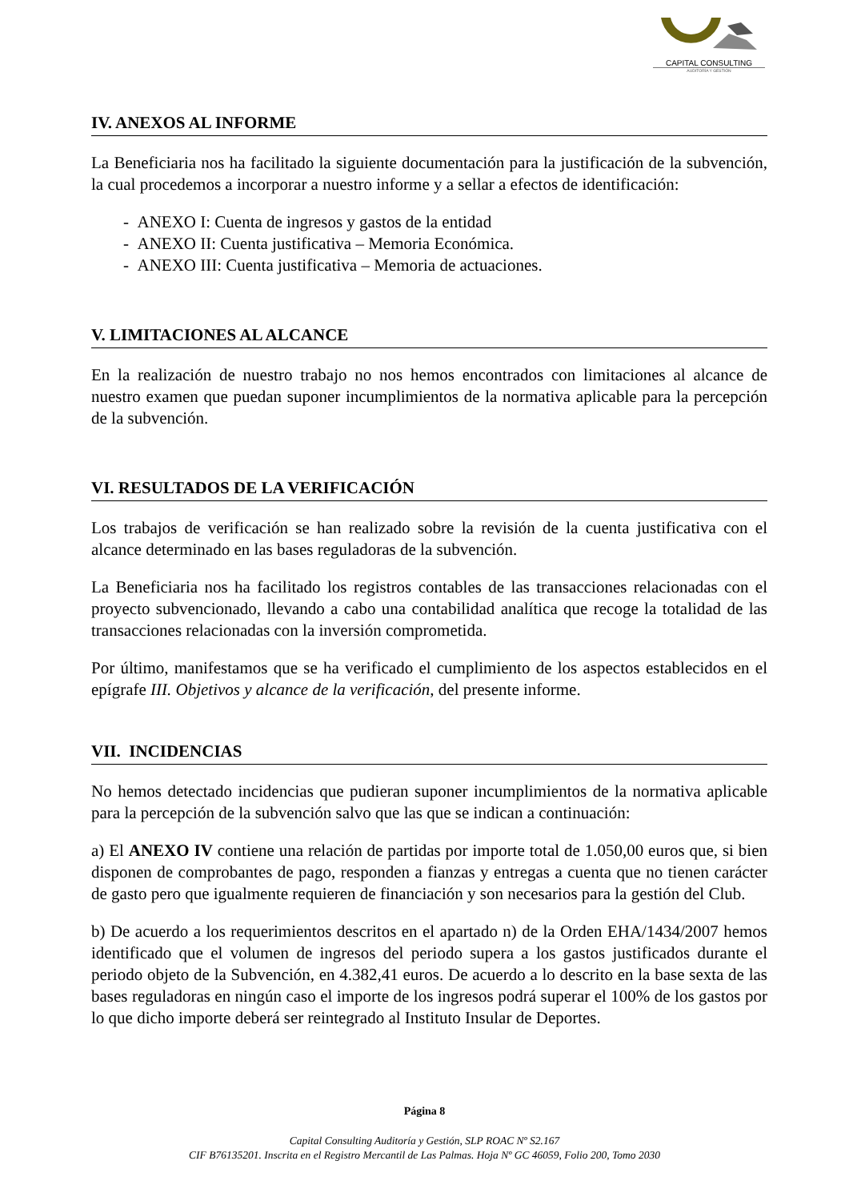CAPITAL CONSULTING
AUDITORÍA Y GESTIÓN
IV. ANEXOS AL INFORME
La Beneficiaria nos ha facilitado la siguiente documentación para la justificación de la subvención, la cual procedemos a incorporar a nuestro informe y a sellar a efectos de identificación:
- ANEXO I: Cuenta de ingresos y gastos de la entidad
- ANEXO II: Cuenta justificativa – Memoria Económica.
- ANEXO III: Cuenta justificativa – Memoria de actuaciones.
V. LIMITACIONES AL ALCANCE
En la realización de nuestro trabajo no nos hemos encontrados con limitaciones al alcance de nuestro examen que puedan suponer incumplimientos de la normativa aplicable para la percepción de la subvención.
VI. RESULTADOS DE LA VERIFICACIÓN
Los trabajos de verificación se han realizado sobre la revisión de la cuenta justificativa con el alcance determinado en las bases reguladoras de la subvención.
La Beneficiaria nos ha facilitado los registros contables de las transacciones relacionadas con el proyecto subvencionado, llevando a cabo una contabilidad analítica que recoge la totalidad de las transacciones relacionadas con la inversión comprometida.
Por último, manifestamos que se ha verificado el cumplimiento de los aspectos establecidos en el epígrafe III. Objetivos y alcance de la verificación, del presente informe.
VII. INCIDENCIAS
No hemos detectado incidencias que pudieran suponer incumplimientos de la normativa aplicable para la percepción de la subvención salvo que las que se indican a continuación:
a) El ANEXO IV contiene una relación de partidas por importe total de 1.050,00 euros que, si bien disponen de comprobantes de pago, responden a fianzas y entregas a cuenta que no tienen carácter de gasto pero que igualmente requieren de financiación y son necesarios para la gestión del Club.
b) De acuerdo a los requerimientos descritos en el apartado n) de la Orden EHA/1434/2007 hemos identificado que el volumen de ingresos del periodo supera a los gastos justificados durante el periodo objeto de la Subvención, en 4.382,41 euros. De acuerdo a lo descrito en la base sexta de las bases reguladoras en ningún caso el importe de los ingresos podrá superar el 100% de los gastos por lo que dicho importe deberá ser reintegrado al Instituto Insular de Deportes.
Página 8
Capital Consulting Auditoría y Gestión, SLP ROAC Nº S2.167
CIF B76135201. Inscrita en el Registro Mercantil de Las Palmas. Hoja Nº GC 46059, Folio 200, Tomo 2030